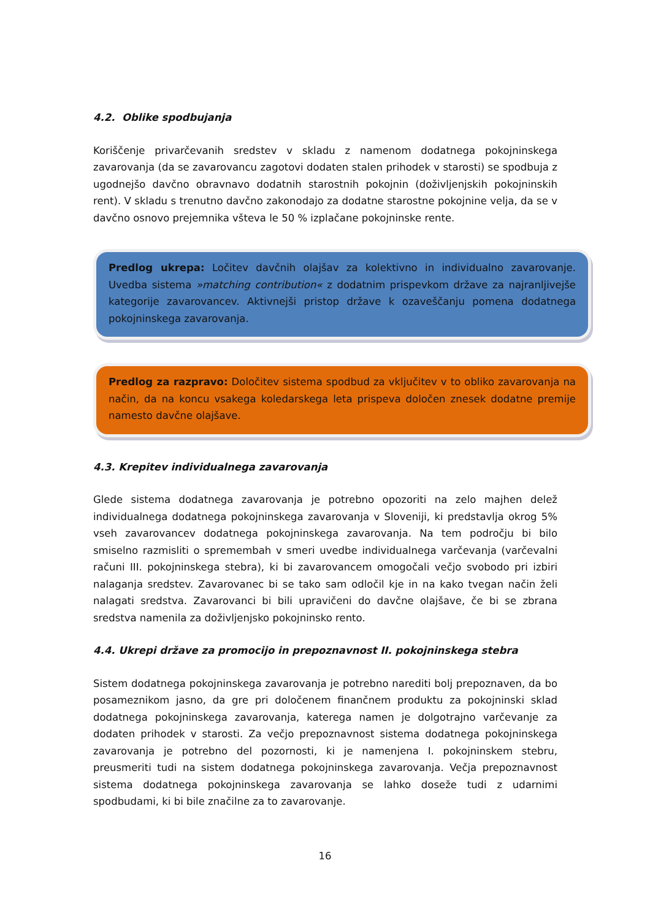4.2. Oblike spodbujanja
Koriščenje privarčevanih sredstev v skladu z namenom dodatnega pokojninskega zavarovanja (da se zavarovancu zagotovi dodaten stalen prihodek v starosti) se spodbuja z ugodnejšo davčno obravnavo dodatnih starostnih pokojnin (doživljenjskih pokojninskih rent). V skladu s trenutno davčno zakonodajo za dodatne starostne pokojnine velja, da se v davčno osnovo prejemnika všteva le 50 % izplačane pokojninske rente.
Predlog ukrepa: Ločitev davčnih olajšav za kolektivno in individualno zavarovanje. Uvedba sistema »matching contribution« z dodatnim prispevkom države za najranljivejše kategorije zavarovancev. Aktivnejši pristop države k ozaveščanju pomena dodatnega pokojninskega zavarovanja.
Predlog za razpravo: Določitev sistema spodbud za vključitev v to obliko zavarovanja na način, da na koncu vsakega koledarskega leta prispeva določen znesek dodatne premije namesto davčne olajšave.
4.3. Krepitev individualnega zavarovanja
Glede sistema dodatnega zavarovanja je potrebno opozoriti na zelo majhen delež individualnega dodatnega pokojninskega zavarovanja v Sloveniji, ki predstavlja okrog 5% vseh zavarovancev dodatnega pokojninskega zavarovanja. Na tem področju bi bilo smiselno razmisliti o spremembah v smeri uvedbe individualnega varčevanja (varčevalni računi III. pokojninskega stebra), ki bi zavarovancem omogočali večjo svobodo pri izbiri nalaganja sredstev. Zavarovanec bi se tako sam odločil kje in na kako tvegan način želi nalagati sredstva. Zavarovanci bi bili upravičeni do davčne olajšave, če bi se zbrana sredstva namenila za doživljenjsko pokojninsko rento.
4.4. Ukrepi države za promocijo in prepoznavnost II. pokojninskega stebra
Sistem dodatnega pokojninskega zavarovanja je potrebno narediti bolj prepoznaven, da bo posameznikom jasno, da gre pri določenem finančnem produktu za pokojninski sklad dodatnega pokojninskega zavarovanja, katerega namen je dolgotrajno varčevanje za dodaten prihodek v starosti. Za večjo prepoznavnost sistema dodatnega pokojninskega zavarovanja je potrebno del pozornosti, ki je namenjena I. pokojninskem stebru, preusmeriti tudi na sistem dodatnega pokojninskega zavarovanja. Večja prepoznavnost sistema dodatnega pokojninskega zavarovanja se lahko doseže tudi z udarnimi spodbudami, ki bi bile značilne za to zavarovanje.
16